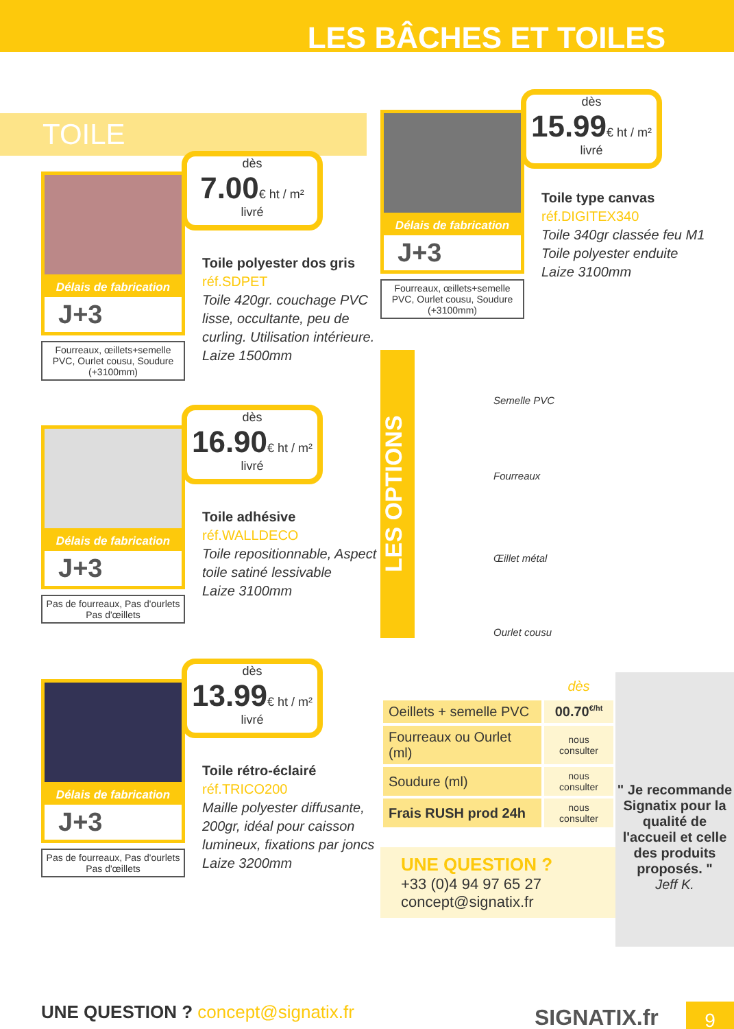LES BÂCHES ET TOILES
TOILE
Délais de fabrication
J+3
Fourreaux, œillets+semelle PVC, Ourlet cousu, Soudure (+3100mm)
dès
7.00€ ht / m²
livré
Toile polyester dos gris
réf.SDPET
Toile 420gr. couchage PVC lisse, occultante, peu de curling. Utilisation intérieure.
Laize 1500mm
Délais de fabrication
J+3
Pas de fourreaux, Pas d'ourlets
Pas d'œillets
dès
16.90€ ht / m²
livré
Toile adhésive
réf.WALLDECO
Toile repositionnable, Aspect toile satiné lessivable
Laize 3100mm
Délais de fabrication
J+3
Pas de fourreaux, Pas d'ourlets
Pas d'œillets
dès
13.99€ ht / m²
livré
Toile rétro-éclairé
réf.TRICO200
Maille polyester diffusante, 200gr, idéal pour caisson lumineux, fixations par joncs
Laize 3200mm
Délais de fabrication
J+3
Fourreaux, œillets+semelle PVC, Ourlet cousu, Soudure (+3100mm)
dès
15.99€ ht / m²
livré
Toile type canvas
réf.DIGITEX340
Toile 340gr classée feu M1
Toile polyester enduite
Laize 3100mm
LES OPTIONS
Semelle PVC
Fourreaux
Œillet métal
Ourlet cousu
| | dès |
| Oeillets + semelle PVC | 00.70<sup>€/ht</sup> |
| Fourreaux ou Ourlet (ml) | nous consulter |
| Soudure (ml) | nous consulter |
| Frais RUSH prod 24h | nous consulter |
UNE QUESTION ?
+33 (0)4 94 97 65 27
concept@signatix.fr
" Je recommande Signatix pour la qualité de l'accueil et celle des produits proposés. "
Jeff K.
UNE QUESTION ? concept@signatix.fr
SIGNATIX.fr 9